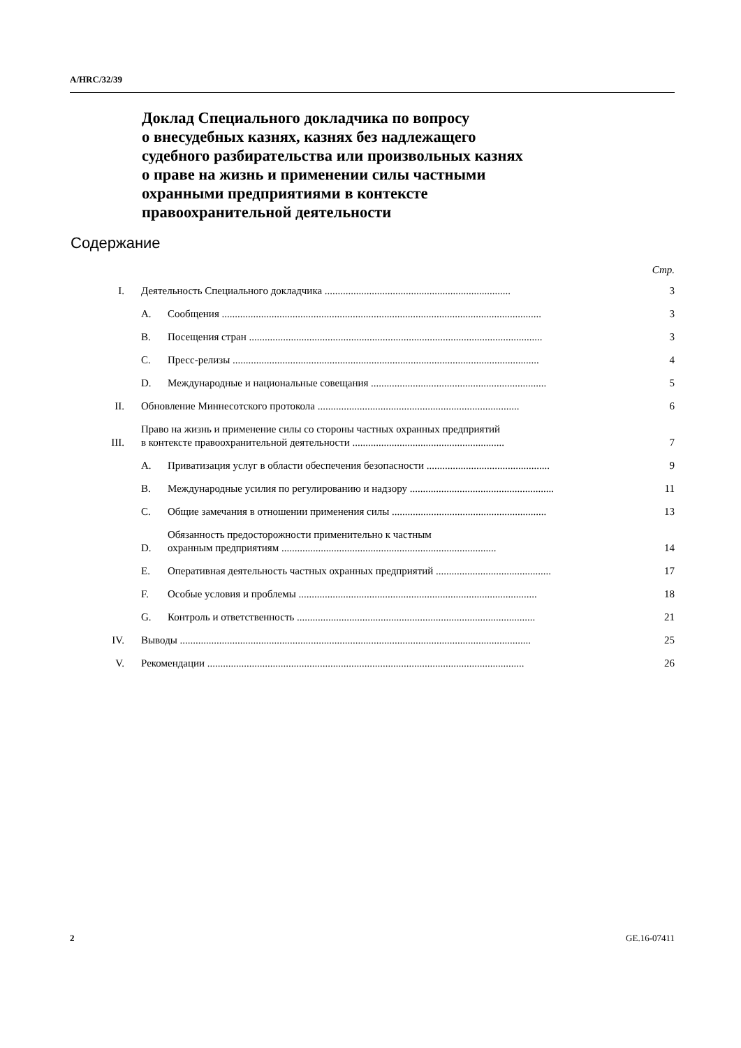A/HRC/32/39
Доклад Специального докладчика по вопросу
о внесудебных казнях, казнях без надлежащего
судебного разбирательства или произвольных казнях
о праве на жизнь и применении силы частными
охранными предприятиями в контексте
правоохранительной деятельности
Содержание
Стр.
I. Деятельность Специального докладчика ....................................................................... 3
A. Сообщения .......................................................................................................................... 3
B. Посещения стран ................................................................................................................ 3
C. Пресс-релизы ..................................................................................................................... 4
D. Международные и национальные совещания ................................................................... 5
II. Обновление Миннесотского протокола ............................................................................. 6
III. Право на жизнь и применение силы со стороны частных охранных предприятий
в контексте правоохранительной деятельности .......................................................... 7
A. Приватизация услуг в области обеспечения безопасности ............................................... 9
B. Международные усилия по регулированию и надзору ....................................................... 11
C. Общие замечания в отношении применения силы ........................................................... 13
D. Обязанность предосторожности применительно к частным
охранным предприятиям .................................................................................. 14
E. Оперативная деятельность частных охранных предприятий ............................................ 17
F. Особые условия и проблемы ........................................................................................... 18
G. Контроль и ответственность ........................................................................................... 21
IV. Выводы ...................................................................................................................................... 25
V. Рекомендации ......................................................................................................................... 26
2 GE.16-07411